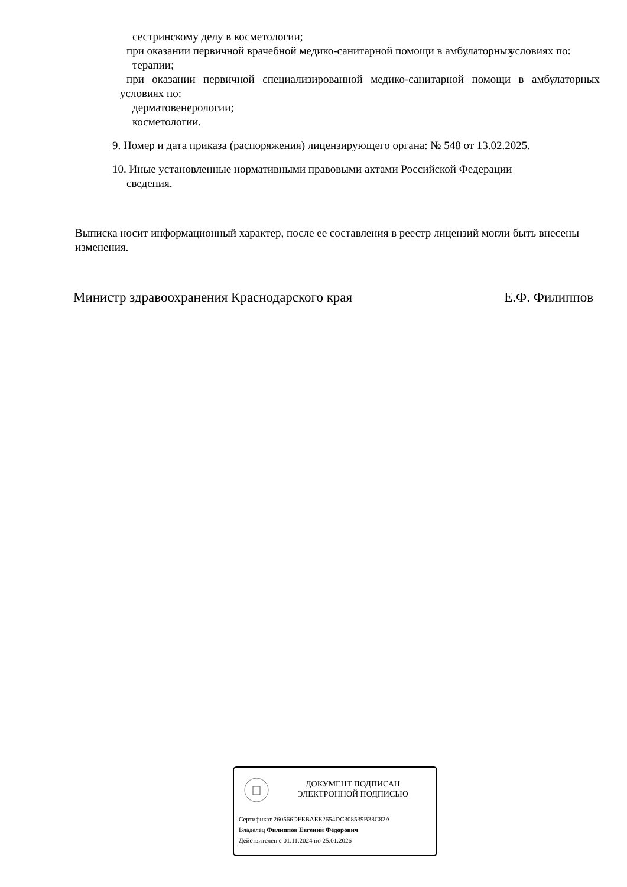сестринскому делу в косметологии;
при оказании первичной врачебной медико-санитарной помощи в амбулаторных условиях по:
терапии;
при оказании первичной специализированной медико-санитарной помощи в амбулаторных условиях по:
дерматовенерологии;
косметологии.
9. Номер и дата приказа (распоряжения) лицензирующего органа: № 548 от 13.02.2025.
10. Иные установленные нормативными правовыми актами Российской Федерации
сведения.
Выписка носит информационный характер, после ее составления в реестр лицензий могли быть внесены изменения.
Министр здравоохранения Краснодарского края Е.Ф. Филиппов
ДОКУМЕНТ ПОДПИСАН
ЭЛЕКТРОННОЙ ПОДПИСЬЮ
Сертификат 260566DFEBAEE2654DC308539B38C82A
Владелец Филиппов Евгений Федорович
Действителен с 01.11.2024 по 25.01.2026